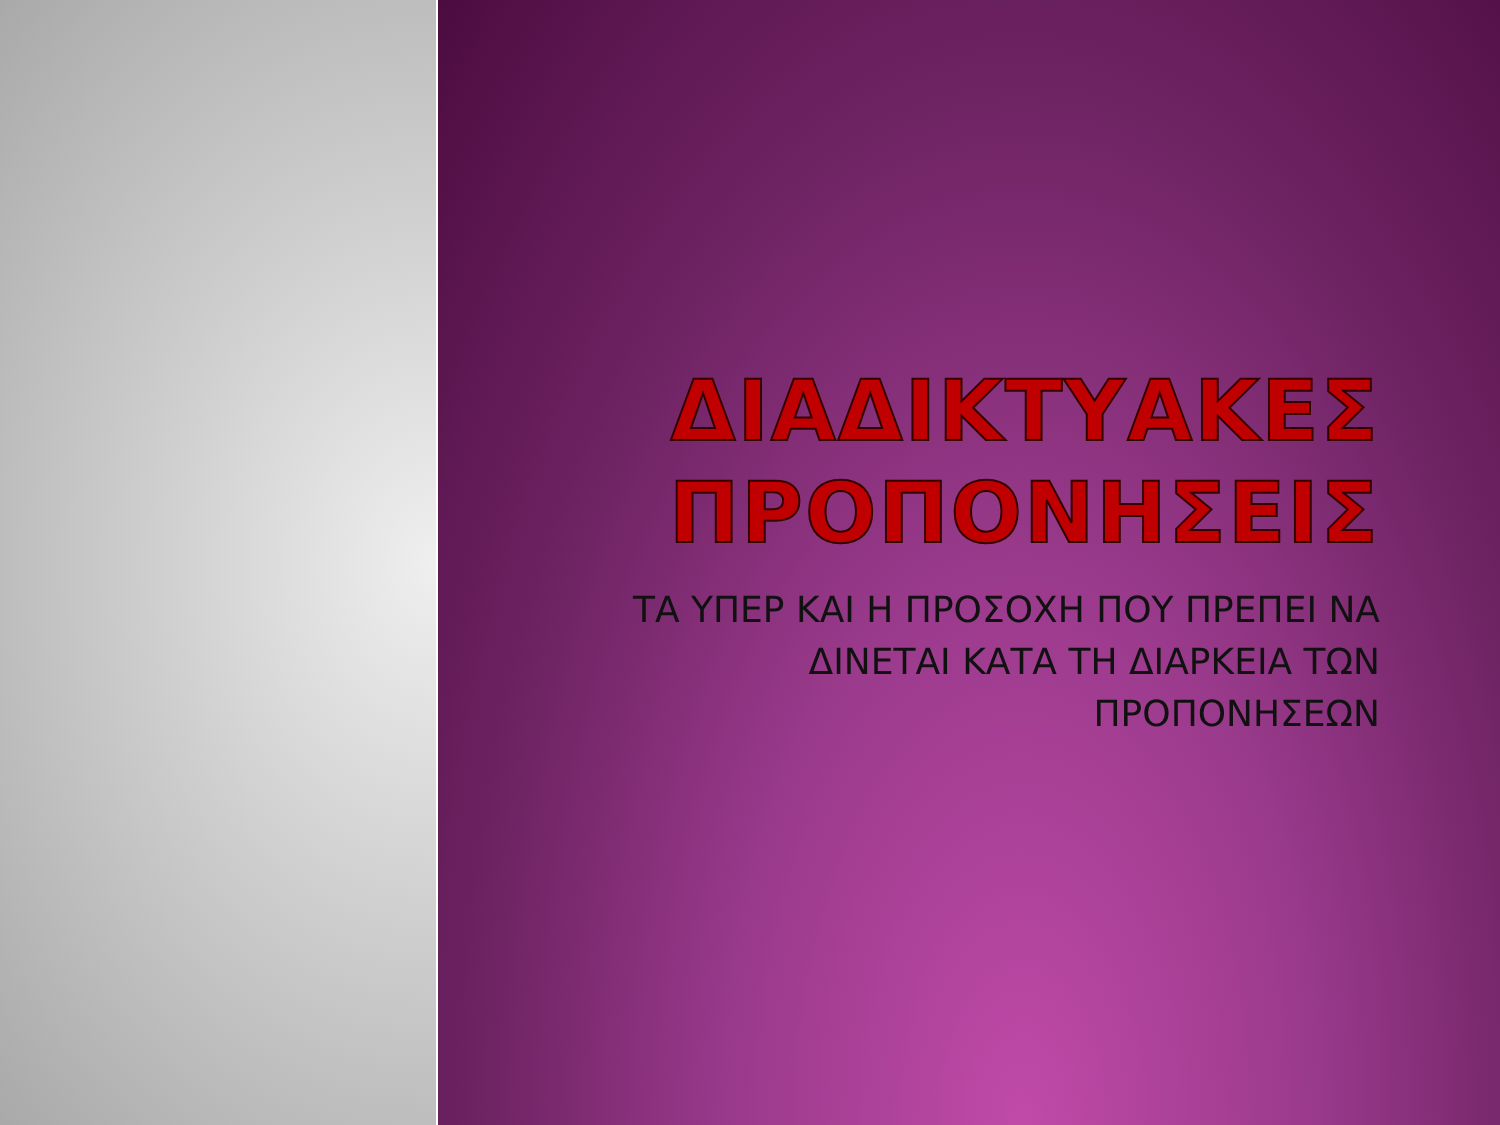ΔΙΑΔΙΚΤΥΑΚΕΣ ΠΡΟΠΟΝΗΣΕΙΣ
ΤΑ ΥΠΕΡ ΚΑΙ Η ΠΡΟΣΟΧΗ ΠΟΥ ΠΡΕΠΕΙ ΝΑ ΔΙΝΕΤΑΙ ΚΑΤΑ ΤΗ ΔΙΑΡΚΕΙΑ ΤΩΝ ΠΡΟΠΟΝΗΣΕΩΝ